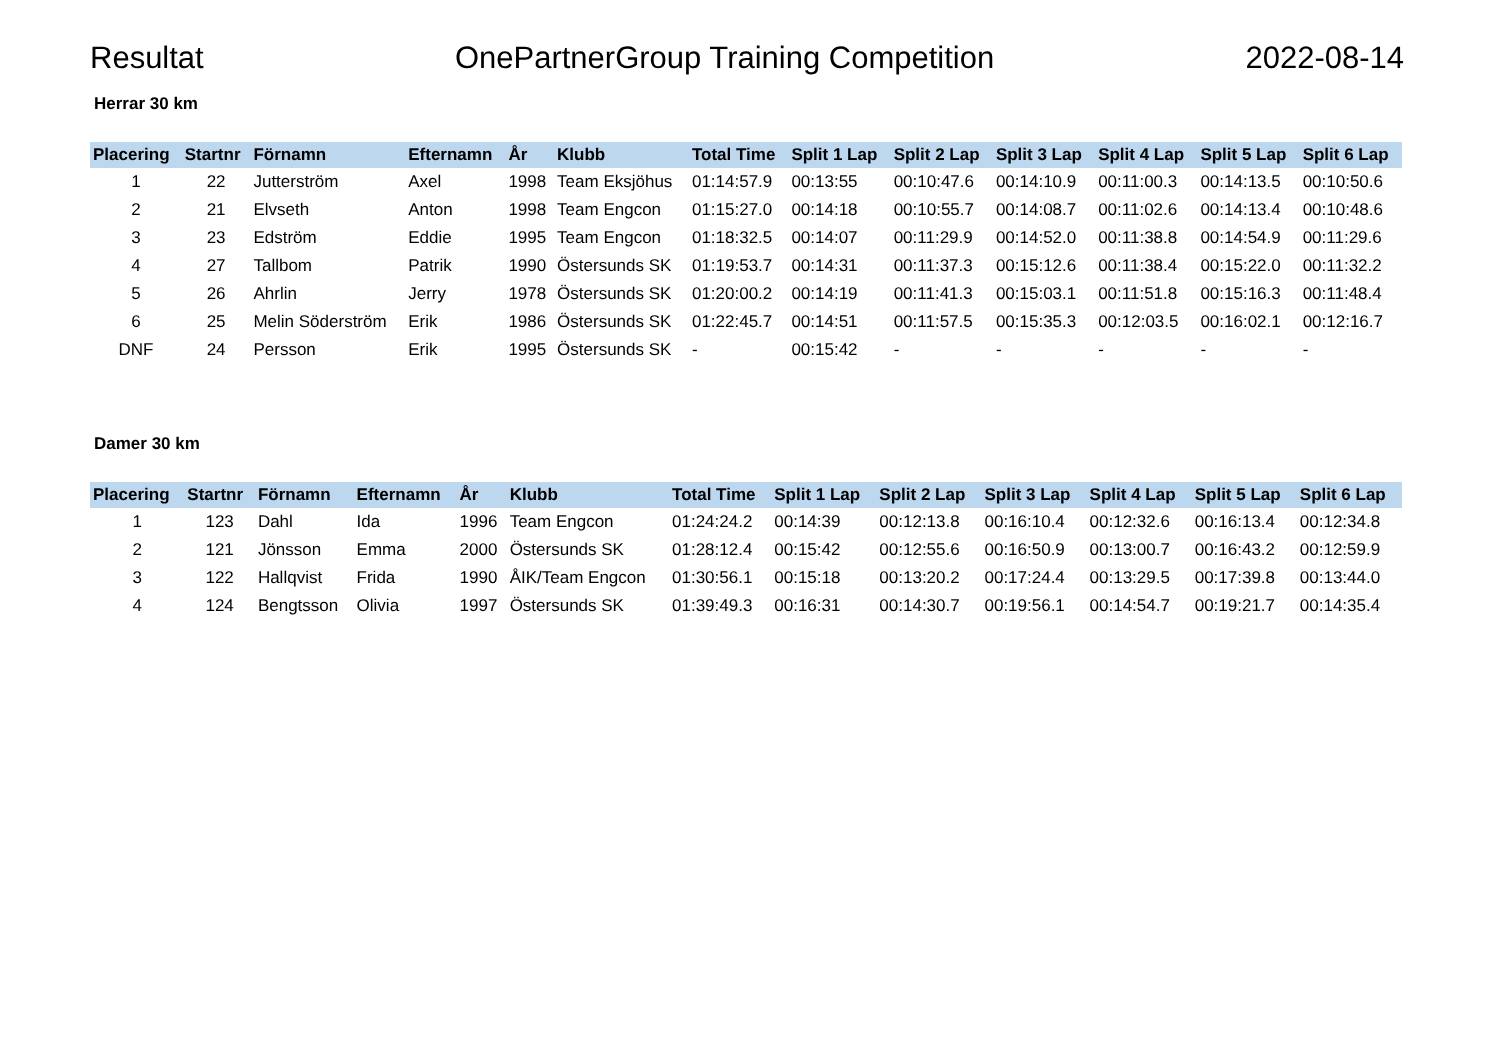Resultat OnePartnerGroup Training Competition 2022-08-14
Herrar 30 km
| Placering | Startnr | Förnamn | Efternamn | År | Klubb | Total Time | Split 1 Lap | Split 2 Lap | Split 3 Lap | Split 4 Lap | Split 5 Lap | Split 6 Lap |
| --- | --- | --- | --- | --- | --- | --- | --- | --- | --- | --- | --- | --- |
| 1 | 22 | Jutterström | Axel | 1998 | Team Eksjöhus | 01:14:57.9 | 00:13:55 | 00:10:47.6 | 00:14:10.9 | 00:11:00.3 | 00:14:13.5 | 00:10:50.6 |
| 2 | 21 | Elvseth | Anton | 1998 | Team Engcon | 01:15:27.0 | 00:14:18 | 00:10:55.7 | 00:14:08.7 | 00:11:02.6 | 00:14:13.4 | 00:10:48.6 |
| 3 | 23 | Edström | Eddie | 1995 | Team Engcon | 01:18:32.5 | 00:14:07 | 00:11:29.9 | 00:14:52.0 | 00:11:38.8 | 00:14:54.9 | 00:11:29.6 |
| 4 | 27 | Tallbom | Patrik | 1990 | Östersunds SK | 01:19:53.7 | 00:14:31 | 00:11:37.3 | 00:15:12.6 | 00:11:38.4 | 00:15:22.0 | 00:11:32.2 |
| 5 | 26 | Ahrlin | Jerry | 1978 | Östersunds SK | 01:20:00.2 | 00:14:19 | 00:11:41.3 | 00:15:03.1 | 00:11:51.8 | 00:15:16.3 | 00:11:48.4 |
| 6 | 25 | Melin Söderström | Erik | 1986 | Östersunds SK | 01:22:45.7 | 00:14:51 | 00:11:57.5 | 00:15:35.3 | 00:12:03.5 | 00:16:02.1 | 00:12:16.7 |
| DNF | 24 | Persson | Erik | 1995 | Östersunds SK | - | 00:15:42 | - | - | - | - | - |
Damer 30 km
| Placering | Startnr | Förnamn | Efternamn | År | Klubb | Total Time | Split 1 Lap | Split 2 Lap | Split 3 Lap | Split 4 Lap | Split 5 Lap | Split 6 Lap |
| --- | --- | --- | --- | --- | --- | --- | --- | --- | --- | --- | --- | --- |
| 1 | 123 | Dahl | Ida | 1996 | Team Engcon | 01:24:24.2 | 00:14:39 | 00:12:13.8 | 00:16:10.4 | 00:12:32.6 | 00:16:13.4 | 00:12:34.8 |
| 2 | 121 | Jönsson | Emma | 2000 | Östersunds SK | 01:28:12.4 | 00:15:42 | 00:12:55.6 | 00:16:50.9 | 00:13:00.7 | 00:16:43.2 | 00:12:59.9 |
| 3 | 122 | Hallqvist | Frida | 1990 | ÅIK/Team Engcon | 01:30:56.1 | 00:15:18 | 00:13:20.2 | 00:17:24.4 | 00:13:29.5 | 00:17:39.8 | 00:13:44.0 |
| 4 | 124 | Bengtsson | Olivia | 1997 | Östersunds SK | 01:39:49.3 | 00:16:31 | 00:14:30.7 | 00:19:56.1 | 00:14:54.7 | 00:19:21.7 | 00:14:35.4 |